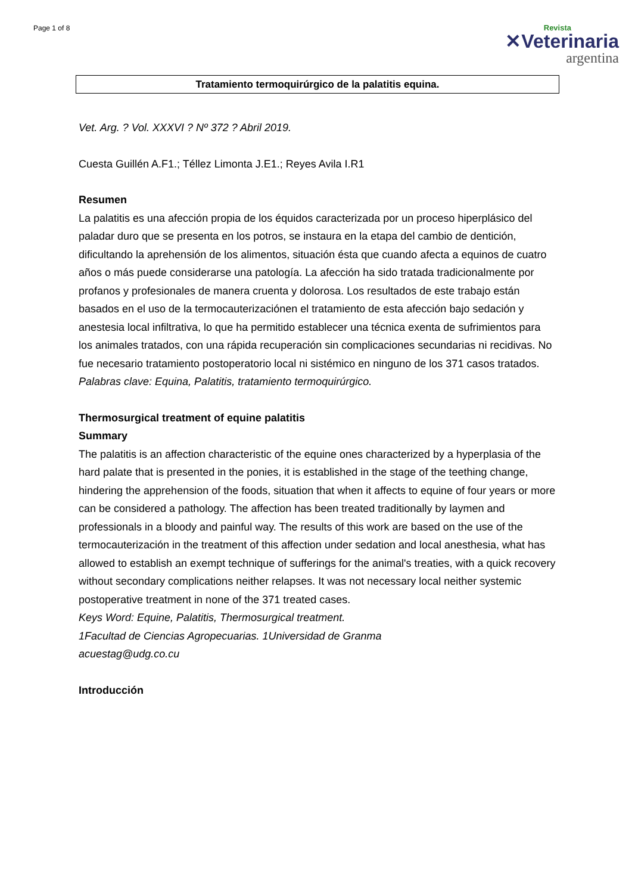Page 1 of 8
Revista
✕Veterinaria
argentina
Tratamiento termoquirúrgico de la palatitis equina.
Vet. Arg. ? Vol. XXXVI ? Nº 372 ? Abril 2019.
Cuesta Guillén A.F1.; Téllez Limonta J.E1.; Reyes Avila I.R1
Resumen
La palatitis es una afección propia de los équidos caracterizada por un proceso hiperplásico del paladar duro que se presenta en los potros, se instaura en la etapa del cambio de dentición, dificultando la aprehensión de los alimentos, situación ésta que cuando afecta a equinos de cuatro años o más puede considerarse una patología. La afección ha sido tratada tradicionalmente por profanos y profesionales de manera cruenta y dolorosa. Los resultados de este trabajo están basados en el uso de la termocauterizaciónen el tratamiento de esta afección bajo sedación y anestesia local infiltrativa, lo que ha permitido establecer una técnica exenta de sufrimientos para los animales tratados, con una rápida recuperación sin complicaciones secundarias ni recidivas. No fue necesario tratamiento postoperatorio local ni sistémico en ninguno de los 371 casos tratados.
Palabras clave: Equina, Palatitis, tratamiento termoquirúrgico.
Thermosurgical treatment of equine palatitis
Summary
The palatitis is an affection characteristic of the equine ones characterized by a hyperplasia of the hard palate that is presented in the ponies, it is established in the stage of the teething change, hindering the apprehension of the foods, situation that when it affects to equine of four years or more can be considered a pathology. The affection has been treated traditionally by laymen and professionals in a bloody and painful way. The results of this work are based on the use of the termocauterización in the treatment of this affection under sedation and local anesthesia, what has allowed to establish an exempt technique of sufferings for the animal's treaties, with a quick recovery without secondary complications neither relapses. It was not necessary local neither systemic postoperative treatment in none of the 371 treated cases.
Keys Word: Equine, Palatitis, Thermosurgical treatment.
1Facultad de Ciencias Agropecuarias. 1Universidad de Granma
acuestag@udg.co.cu
Introducción